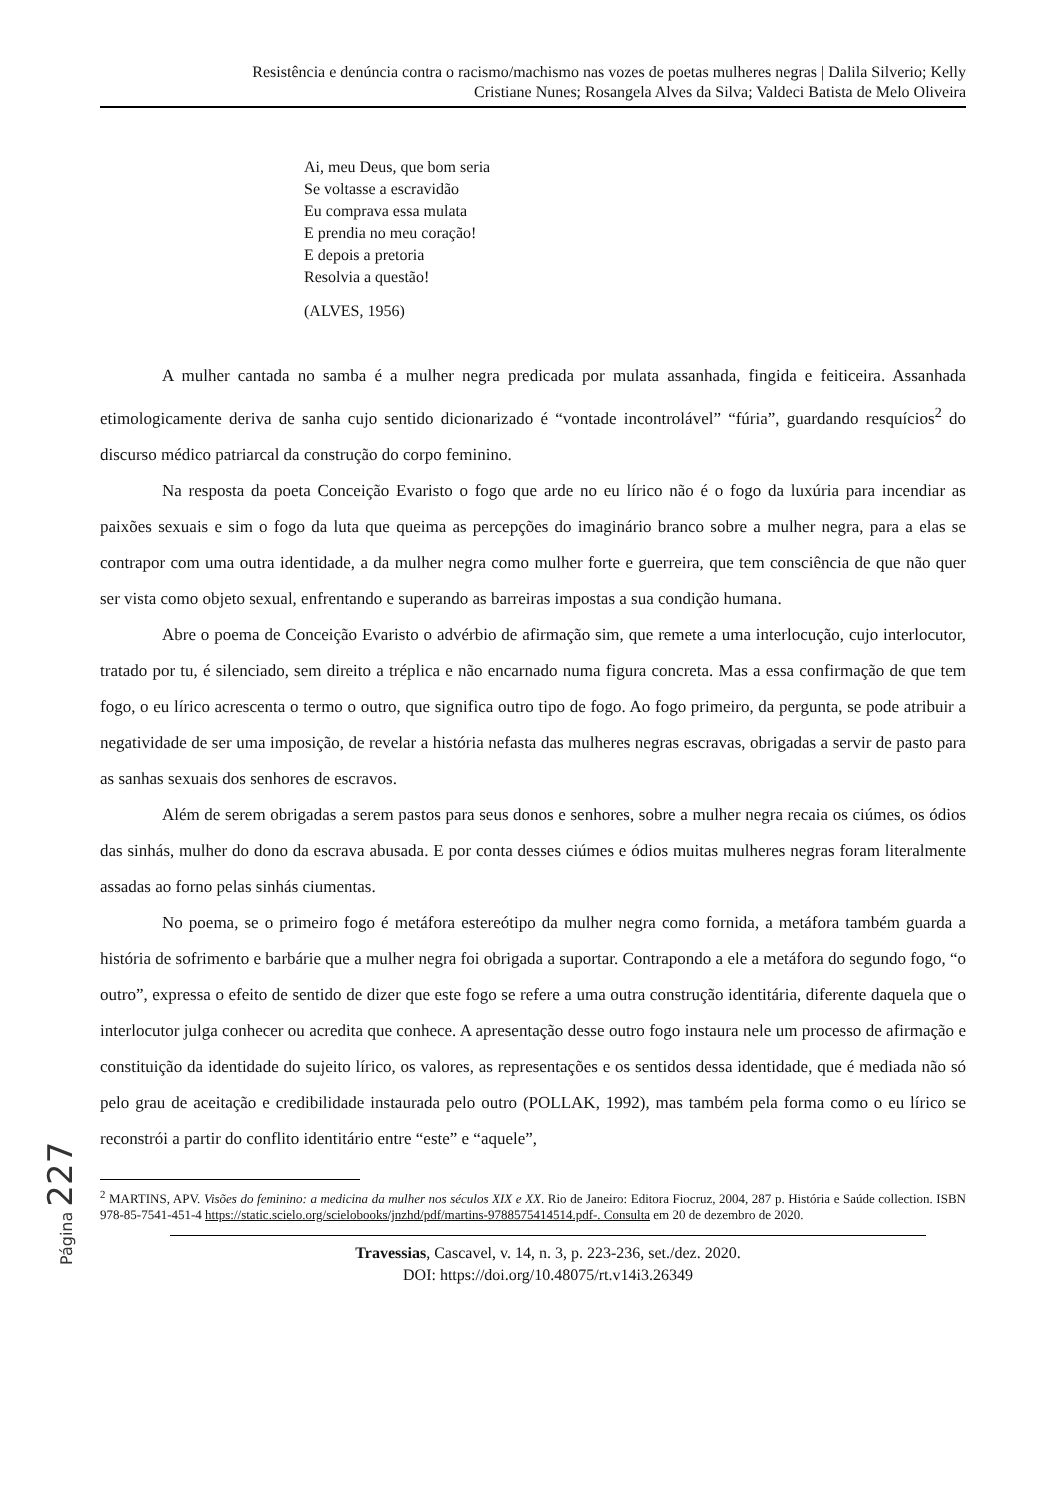Resistência e denúncia contra o racismo/machismo nas vozes de poetas mulheres negras | Dalila Silverio; Kelly
Cristiane Nunes; Rosangela Alves da Silva; Valdeci Batista de Melo Oliveira
Ai, meu Deus, que bom seria
Se voltasse a escravidão
Eu comprava essa mulata
E prendia no meu coração!
E depois a pretoria
Resolvia a questão!
(ALVES, 1956)
A mulher cantada no samba é a mulher negra predicada por mulata assanhada, fingida e feiticeira. Assanhada etimologicamente deriva de sanha cujo sentido dicionarizado é “vontade incontrolável” “fúria”, guardando resquícios<sup>2</sup> do discurso médico patriarcal da construção do corpo feminino.
Na resposta da poeta Conceição Evaristo o fogo que arde no eu lírico não é o fogo da luxúria para incendiar as paixões sexuais e sim o fogo da luta que queima as percepções do imaginário branco sobre a mulher negra, para a elas se contrapor com uma outra identidade, a da mulher negra como mulher forte e guerreira, que tem consciência de que não quer ser vista como objeto sexual, enfrentando e superando as barreiras impostas a sua condição humana.
Abre o poema de Conceição Evaristo o advérbio de afirmação sim, que remete a uma interlocução, cujo interlocutor, tratado por tu, é silenciado, sem direito a tréplica e não encarnado numa figura concreta. Mas a essa confirmação de que tem fogo, o eu lírico acrescenta o termo o outro, que significa outro tipo de fogo. Ao fogo primeiro, da pergunta, se pode atribuir a negatividade de ser uma imposição, de revelar a história nefasta das mulheres negras escravas, obrigadas a servir de pasto para as sanhas sexuais dos senhores de escravos.
Além de serem obrigadas a serem pastos para seus donos e senhores, sobre a mulher negra recaia os ciúmes, os ódios das sinhás, mulher do dono da escrava abusada. E por conta desses ciúmes e ódios muitas mulheres negras foram literalmente assadas ao forno pelas sinhás ciumentas.
No poema, se o primeiro fogo é metáfora estereótipo da mulher negra como fornida, a metáfora também guarda a história de sofrimento e barbárie que a mulher negra foi obrigada a suportar. Contrapondo a ele a metáfora do segundo fogo, “o outro”, expressa o efeito de sentido de dizer que este fogo se refere a uma outra construção identitária, diferente daquela que o interlocutor julga conhecer ou acredita que conhece. A apresentação desse outro fogo instaura nele um processo de afirmação e constituição da identidade do sujeito lírico, os valores, as representações e os sentidos dessa identidade, que é mediada não só pelo grau de aceitação e credibilidade instaurada pelo outro (POLLAK, 1992), mas também pela forma como o eu lírico se reconstrói a partir do conflito identitário entre “este” e “aquele”,
<sup>2</sup> MARTINS, APV. Visões do feminino: a medicina da mulher nos séculos XIX e XX. Rio de Janeiro: Editora Fiocruz, 2004, 287 p. História e Saúde collection. ISBN 978-85-7541-451-4 https://static.scielo.org/scielobooks/jnzhd/pdf/martins-9788575414514.pdf-. Consulta em 20 de dezembro de 2020.
Travessias, Cascavel, v. 14, n. 3, p. 223-236, set./dez. 2020.
DOI: https://doi.org/10.48075/rt.v14i3.26349
Página 227